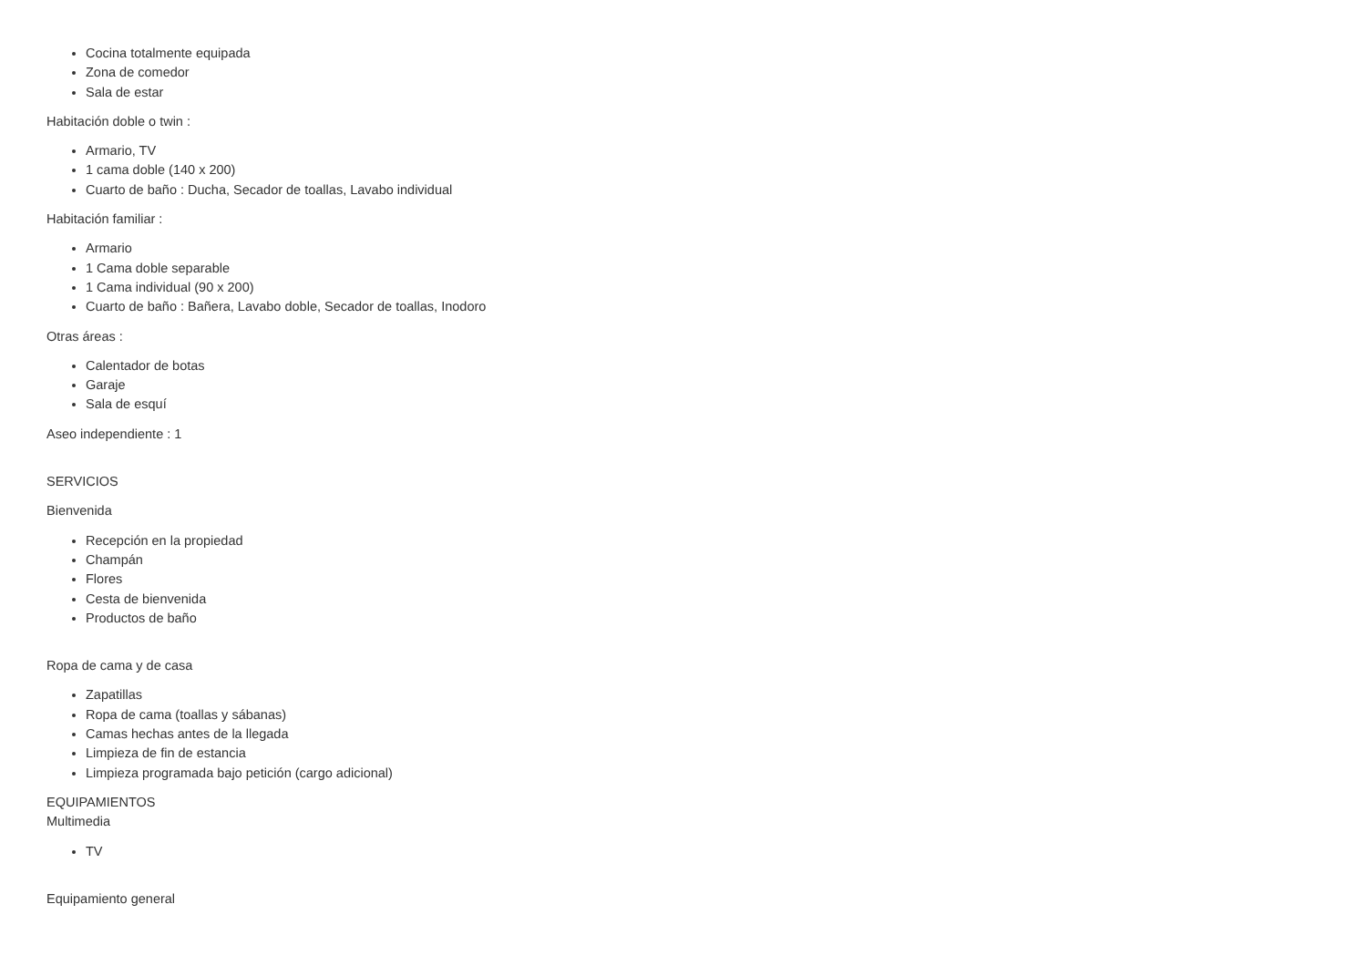Cocina totalmente equipada
Zona de comedor
Sala de estar
Habitación doble o twin :
Armario, TV
1 cama doble (140 x 200)
Cuarto de baño : Ducha, Secador de toallas, Lavabo individual
Habitación familiar :
Armario
1 Cama doble separable
1 Cama individual (90 x 200)
Cuarto de baño : Bañera, Lavabo doble, Secador de toallas, Inodoro
Otras áreas :
Calentador de botas
Garaje
Sala de esquí
Aseo independiente : 1
SERVICIOS
Bienvenida
Recepción en la propiedad
Champán
Flores
Cesta de bienvenida
Productos de baño
Ropa de cama y de casa
Zapatillas
Ropa de cama (toallas y sábanas)
Camas hechas antes de la llegada
Limpieza de fin de estancia
Limpieza programada bajo petición (cargo adicional)
EQUIPAMIENTOS
Multimedia
TV
Equipamiento general